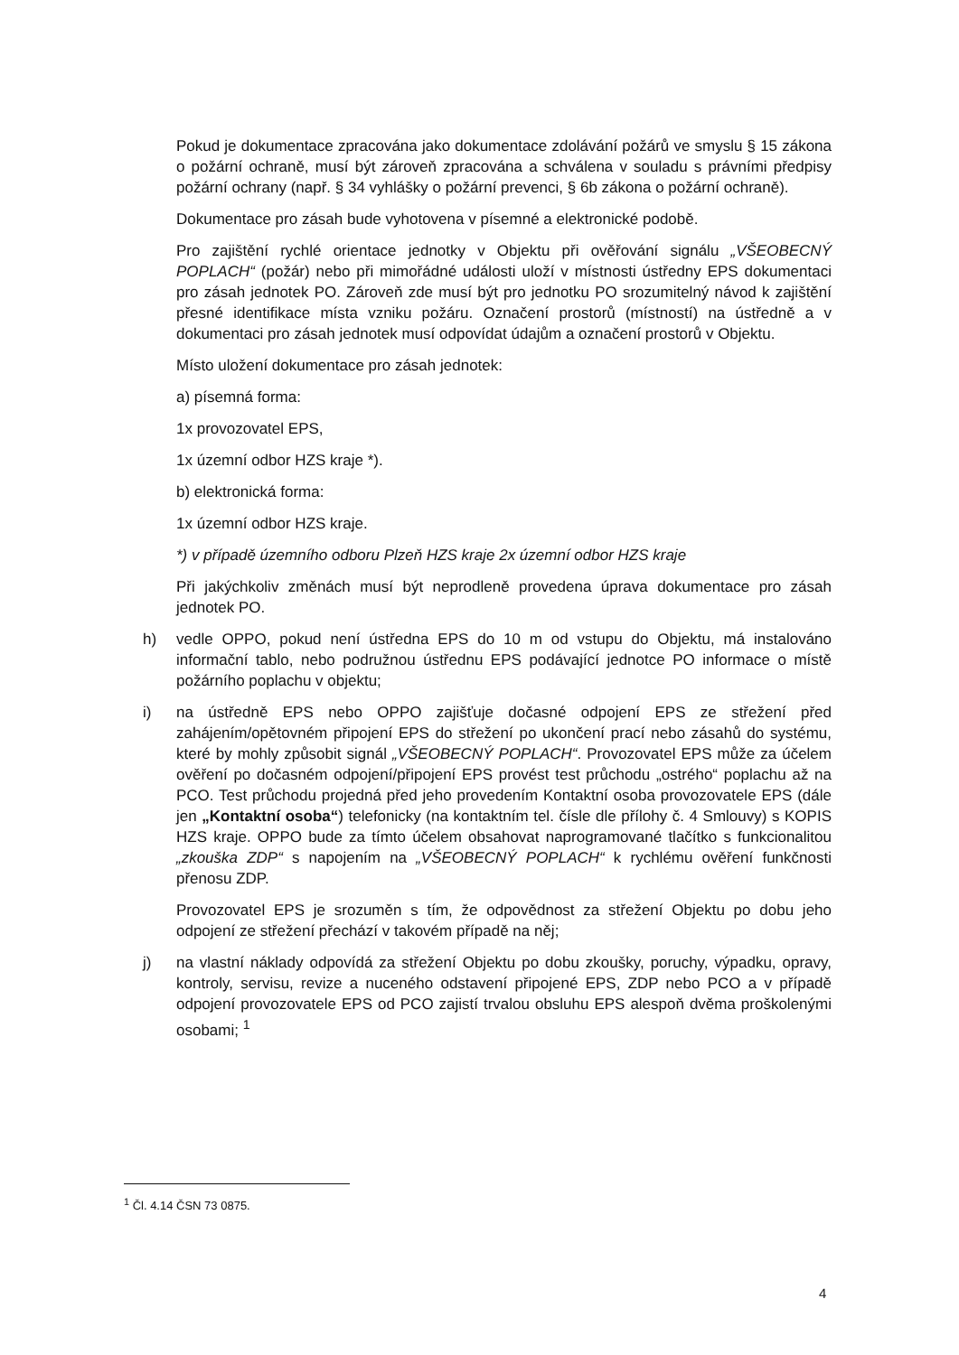Pokud je dokumentace zpracována jako dokumentace zdolávání požárů ve smyslu § 15 zákona o požární ochraně, musí být zároveň zpracována a schválena v souladu s právními předpisy požární ochrany (např. § 34 vyhlášky o požární prevenci, § 6b zákona o požární ochraně).
Dokumentace pro zásah bude vyhotovena v písemné a elektronické podobě.
Pro zajištění rychlé orientace jednotky v Objektu při ověřování signálu „VŠEOBECNÝ POPLACH“ (požár) nebo při mimořádné události uloží v místnosti ústředny EPS dokumentaci pro zásah jednotek PO. Zároveň zde musí být pro jednotku PO srozumitelný návod k zajištění přesné identifikace místa vzniku požáru. Označení prostorů (místností) na ústředně a v dokumentaci pro zásah jednotek musí odpovídat údajům a označení prostorů v Objektu.
Místo uložení dokumentace pro zásah jednotek:
a) písemná forma:
1x provozovatel EPS,
1x územní odbor HZS kraje *).
b) elektronická forma:
1x územní odbor HZS kraje.
*) v případě územního odboru Plzeň HZS kraje 2x územní odbor HZS kraje
Při jakýchkoliv změnách musí být neprodleně provedena úprava dokumentace pro zásah jednotek PO.
h) vedle OPPO, pokud není ústředna EPS do 10 m od vstupu do Objektu, má instalováno informační tablo, nebo podružnou ústřednu EPS podávající jednotce PO informace o místě požárního poplachu v objektu;
i) na ústředně EPS nebo OPPO zajišťuje dočasné odpojení EPS ze střežení před zahájením/opětovném připojení EPS do střežení po ukončení prací nebo zásahů do systému, které by mohly způsobit signál „VŠEOBECNÝ POPLACH“. Provozovatel EPS může za účelem ověření po dočasném odpojení/připojení EPS provést test průchodu „ostrého“ poplachu až na PCO. Test průchodu projedná před jeho provedením Kontaktní osoba provozovatele EPS (dále jen „Kontaktní osoba“) telefonicky (na kontaktním tel. čísle dle přílohy č. 4 Smlouvy) s KOPIS HZS kraje. OPPO bude za tímto účelem obsahovat naprogramované tlačítko s funkcionalitou „zkouška ZDP“ s napojením na „VŠEOBECNÝ POPLACH“ k rychlému ověření funkčnosti přenosu ZDP.
Provozovatel EPS je srozuměn s tím, že odpovědnost za střežení Objektu po dobu jeho odpojení ze střežení přechází v takovém případě na něj;
j) na vlastní náklady odpovídá za střežení Objektu po dobu zkoušky, poruchy, výpadku, opravy, kontroly, servisu, revize a nuceného odstavení připojené EPS, ZDP nebo PCO a v případě odpojení provozovatele EPS od PCO zajistí trvalou obsluhu EPS alespoň dvěma proškolenými osobami; <sup>1</sup>
<sup>1</sup> Čl. 4.14 ČSN 73 0875.
4